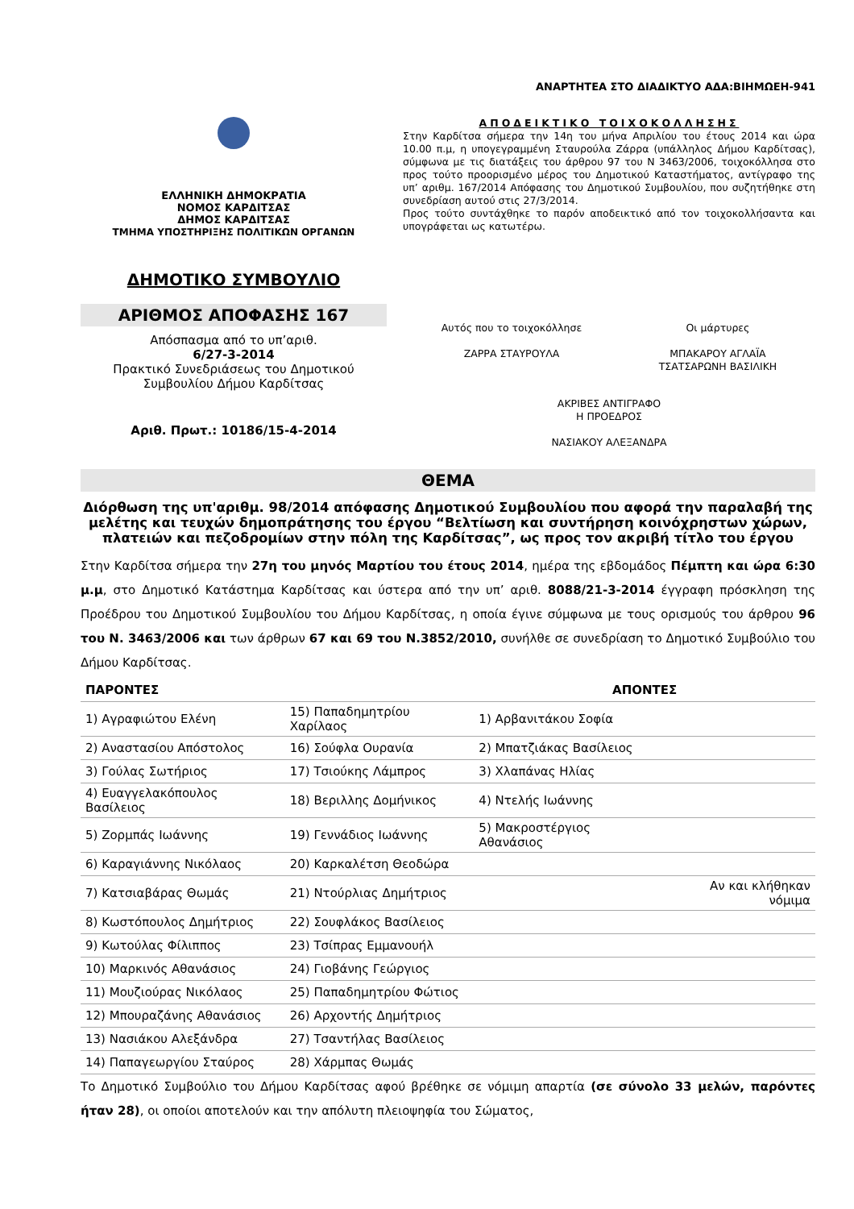ΑΝΑΡΤΗΤΕΑ ΣΤΟ ΔΙΑΔΙΚΤΥΟ ΑΔΑ:ΒΙΗΜΩΕΗ-941
ΕΛΛΗΝΙΚΗ ΔΗΜΟΚΡΑΤΙΑ
ΝΟΜΟΣ ΚΑΡΔΙΤΣΑΣ
ΔΗΜΟΣ ΚΑΡΔΙΤΣΑΣ
ΤΜΗΜΑ ΥΠΟΣΤΗΡΙΞΗΣ ΠΟΛΙΤΙΚΩΝ ΟΡΓΑΝΩΝ
ΔΗΜΟΤΙΚΟ ΣΥΜΒΟΥΛΙΟ
ΑΡΙΘΜΟΣ ΑΠΟΦΑΣΗΣ 167
Απόσπασμα από το υπ’αριθ.
6/27-3-2014
Πρακτικό Συνεδριάσεως του Δημοτικού Συμβουλίου Δήμου Καρδίτσας
Αριθ. Πρωτ.: 10186/15-4-2014
ΑΠΟΔΕΙΚΤΙΚΟ ΤΟΙΧΟΚΟΛΛΗΣΗΣ
Στην Καρδίτσα σήμερα την 14η του μήνα Απριλίου του έτους 2014 και ώρα 10.00 π.μ, η υπογεγραμμένη Σταυρούλα Ζάρρα (υπάλληλος Δήμου Καρδίτσας), σύμφωνα με τις διατάξεις του άρθρου 97 του Ν 3463/2006, τοιχοκόλλησα στο προς τούτο προορισμένο μέρος του Δημοτικού Καταστήματος, αντίγραφο της υπ’ αριθμ. 167/2014 Απόφασης του Δημοτικού Συμβουλίου, που συζητήθηκε στη συνεδρίαση αυτού στις 27/3/2014.
Προς τούτο συντάχθηκε το παρόν αποδεικτικό από τον τοιχοκολλήσαντα και υπογράφεται ως κατωτέρω.
Αυτός που το τοιχοκόλλησε
ΖΑΡΡΑ ΣΤΑΥΡΟΥΛΑ
Οι μάρτυρες
ΜΠΑΚΑΡΟΥ ΑΓΛΑΪΑ
ΤΣΑΤΣΑΡΩΝΗ ΒΑΣΙΛΙΚΗ
ΑΚΡΙΒΕΣ ΑΝΤΙΓΡΑΦΟ
Η ΠΡΟΕΔΡΟΣ
ΝΑΣΙΑΚΟΥ ΑΛΕΞΑΝΔΡΑ
ΘΕΜΑ
Διόρθωση της υπ'αριθμ. 98/2014 απόφασης Δημοτικού Συμβουλίου που αφορά την παραλαβή της μελέτης και τευχών δημοπράτησης του έργου “Βελτίωση και συντήρηση κοινόχρηστων χώρων, πλατειών και πεζοδρομίων στην πόλη της Καρδίτσας”, ως προς τον ακριβή τίτλο του έργου
Στην Καρδίτσα σήμερα την 27η του μηνός Μαρτίου του έτους 2014, ημέρα της εβδομάδος Πέμπτη και ώρα 6:30 μ.μ, στο Δημοτικό Κατάστημα Καρδίτσας και ύστερα από την υπ’ αριθ. 8088/21-3-2014 έγγραφη πρόσκληση της Προέδρου του Δημοτικού Συμβουλίου του Δήμου Καρδίτσας, η οποία έγινε σύμφωνα με τους ορισμούς του άρθρου 96 του Ν. 3463/2006 και των άρθρων 67 και 69 του Ν.3852/2010, συνήλθε σε συνεδρίαση το Δημοτικό Συμβούλιο του Δήμου Καρδίτσας.
| ΠΑΡΟΝΤΕΣ | | ΑΠΟΝΤΕΣ | |
| --- | --- | --- | --- |
| 1) Αγραφιώτου Ελένη | 15) Παπαδημητρίου Χαρίλαος | 1) Αρβανιτάκου Σοφία | |
| 2) Αναστασίου Απόστολος | 16) Σούφλα Ουρανία | 2) Μπατζιάκας Βασίλειος | |
| 3) Γούλας Σωτήριος | 17) Τσιούκης Λάμπρος | 3) Χλαπάνας Ηλίας | |
| 4) Ευαγγελακόπουλος Βασίλειος | 18) Βεριλλης Δομήνικος | 4) Ντελής Ιωάννης | |
| 5) Ζορμπάς Ιωάννης | 19) Γεννάδιος Ιωάννης | 5) Μακροστέργιος Αθανάσιος | |
| 6) Καραγιάννης Νικόλαος | 20) Καρκαλέτση Θεοδώρα | | |
| 7) Κατσιαβάρας Θωμάς | 21) Ντούρλιας Δημήτριος | | Αν και κλήθηκαν νόμιμα |
| 8) Κωστόπουλος Δημήτριος | 22) Σουφλάκος Βασίλειος | | |
| 9) Κωτούλας Φίλιππος | 23) Τσίπρας Εμμανουήλ | | |
| 10) Μαρκινός Αθανάσιος | 24) Γιοβάνης Γεώργιος | | |
| 11) Μουζιούρας Νικόλαος | 25) Παπαδημητρίου Φώτιος | | |
| 12) Μπουραζάνης Αθανάσιος | 26) Αρχοντής Δημήτριος | | |
| 13) Νασιάκου Αλεξάνδρα | 27) Τσαντήλας Βασίλειος | | |
| 14) Παπαγεωργίου Σταύρος | 28) Χάρμπας Θωμάς | | |
Το Δημοτικό Συμβούλιο του Δήμου Καρδίτσας αφού βρέθηκε σε νόμιμη απαρτία (σε σύνολο 33 μελών, παρόντες ήταν 28), οι οποίοι αποτελούν και την απόλυτη πλειοψηφία του Σώματος,